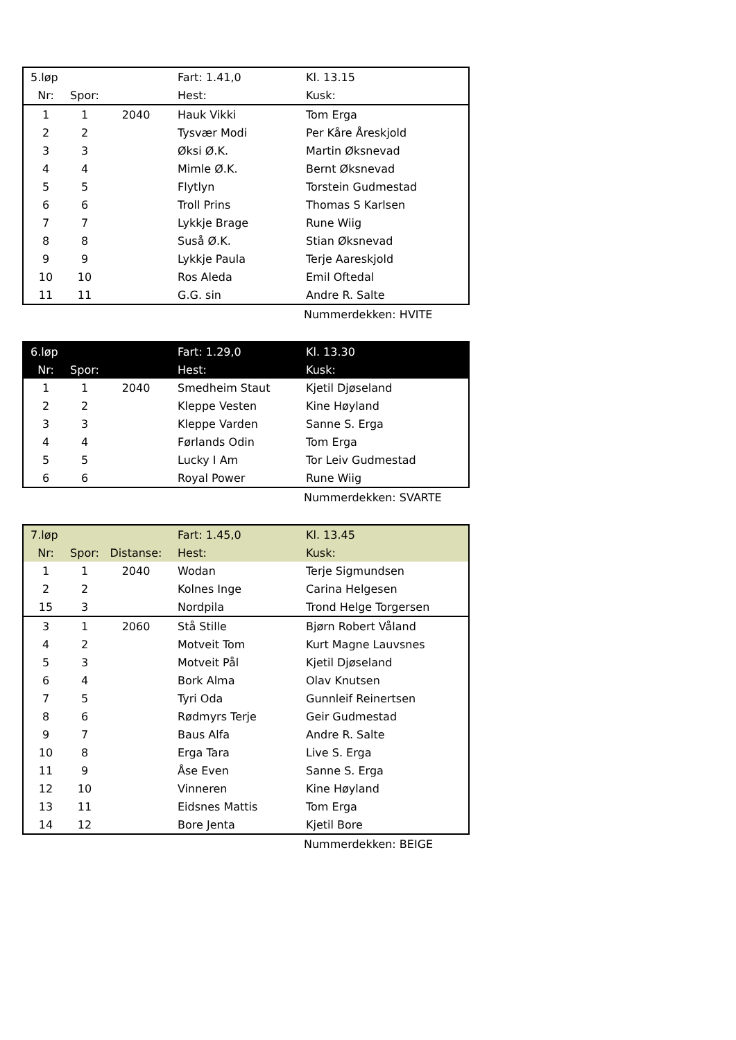| 5.løp | | | Fart: 1.41,0 | Kl. 13.15 |
| Nr: | Spor: | | Hest: | Kusk: |
| 1 | 1 | 2040 | Hauk Vikki | Tom Erga |
| 2 | 2 | | Tysvær Modi | Per Kåre Åreskjold |
| 3 | 3 | | Øksi Ø.K. | Martin Øksnevad |
| 4 | 4 | | Mimle Ø.K. | Bernt Øksnevad |
| 5 | 5 | | Flytlyn | Torstein Gudmestad |
| 6 | 6 | | Troll Prins | Thomas S Karlsen |
| 7 | 7 | | Lykkje Brage | Rune Wiig |
| 8 | 8 | | Suså Ø.K. | Stian Øksnevad |
| 9 | 9 | | Lykkje Paula | Terje Aareskjold |
| 10 | 10 | | Ros Aleda | Emil Oftedal |
| 11 | 11 | | G.G. sin | Andre R. Salte |
| | Nummerdekken: HVITE |
| 6.løp | | | Fart: 1.29,0 | Kl. 13.30 |
| Nr: | Spor: | | Hest: | Kusk: |
| 1 | 1 | 2040 | Smedheim Staut | Kjetil Djøseland |
| 2 | 2 | | Kleppe Vesten | Kine Høyland |
| 3 | 3 | | Kleppe Varden | Sanne S. Erga |
| 4 | 4 | | Førlands Odin | Tom Erga |
| 5 | 5 | | Lucky I Am | Tor Leiv Gudmestad |
| 6 | 6 | | Royal Power | Rune Wiig |
| | Nummerdekken: SVARTE |
| 7.løp | | | Fart: 1.45,0 | Kl. 13.45 |
| Nr: | Spor: | Distanse: | Hest: | Kusk: |
| 1 | 1 | 2040 | Wodan | Terje Sigmundsen |
| 2 | 2 | | Kolnes Inge | Carina Helgesen |
| 15 | 3 | | Nordpila | Trond Helge Torgersen |
| 3 | 1 | 2060 | Stå Stille | Bjørn Robert Våland |
| 4 | 2 | | Motveit Tom | Kurt Magne Lauvsnes |
| 5 | 3 | | Motveit Pål | Kjetil Djøseland |
| 6 | 4 | | Bork Alma | Olav Knutsen |
| 7 | 5 | | Tyri Oda | Gunnleif Reinertsen |
| 8 | 6 | | Rødmyrs Terje | Geir Gudmestad |
| 9 | 7 | | Baus Alfa | Andre R. Salte |
| 10 | 8 | | Erga Tara | Live S. Erga |
| 11 | 9 | | Åse Even | Sanne S. Erga |
| 12 | 10 | | Vinneren | Kine Høyland |
| 13 | 11 | | Eidsnes Mattis | Tom Erga |
| 14 | 12 | | Bore Jenta | Kjetil Bore |
| | Nummerdekken: BEIGE |